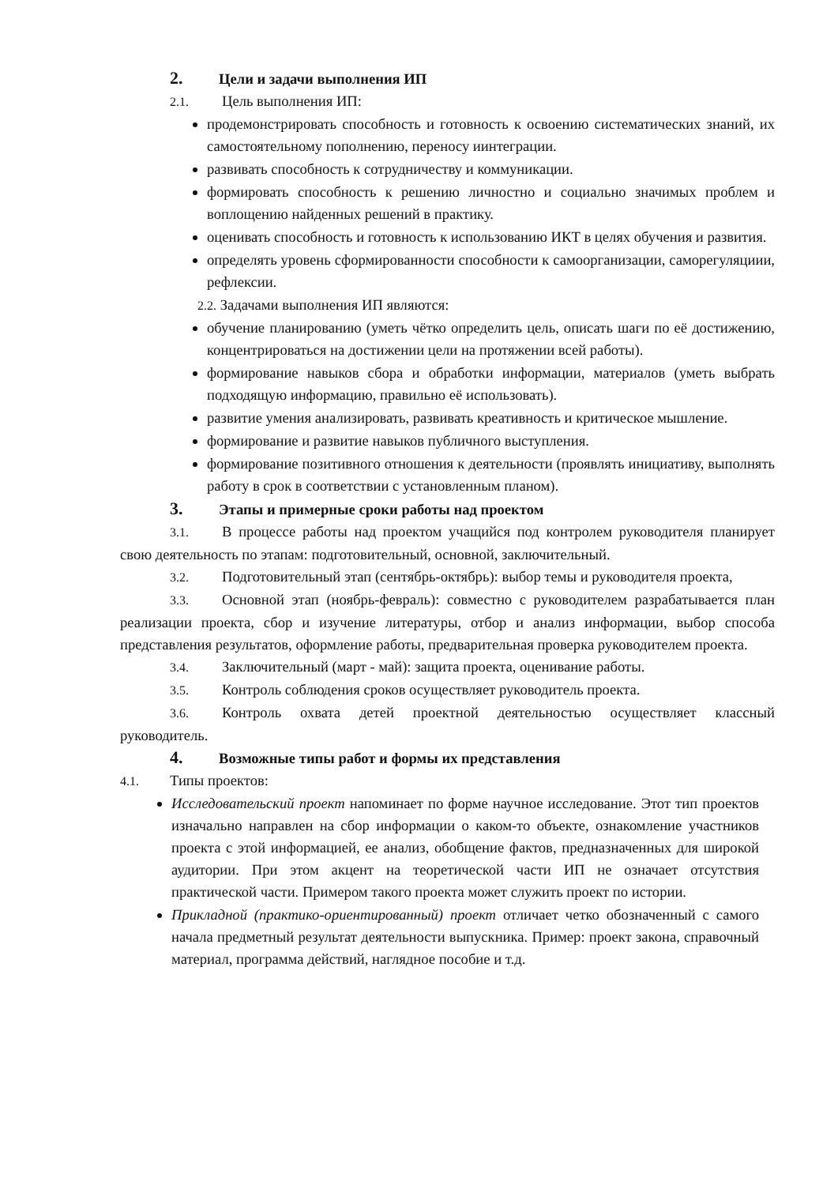2. Цели и задачи выполнения ИП
2.1. Цель выполнения ИП:
продемонстрировать способность и готовность к освоению систематических знаний, их самостоятельному пополнению, переносу иинтеграции.
развивать способность к сотрудничеству и коммуникации.
формировать способность к решению личностно и социально значимых проблем и воплощению найденных решений в практику.
оценивать способность и готовность к использованию ИКТ в целях обучения и развития.
определять уровень сформированности способности к самоорганизации, саморегуляциии, рефлексии.
2.2. Задачами выполнения ИП являются:
обучение планированию (уметь чётко определить цель, описать шаги по её достижению, концентрироваться на достижении цели на протяжении всей работы).
формирование навыков сбора и обработки информации, материалов (уметь выбрать подходящую информацию, правильно её использовать).
развитие умения анализировать, развивать креативность и критическое мышление.
формирование и развитие навыков публичного выступления.
формирование позитивного отношения к деятельности (проявлять инициативу, выполнять работу в срок в соответствии с установленным планом).
3. Этапы и примерные сроки работы над проектом
3.1. В процессе работы над проектом учащийся под контролем руководителя планирует свою деятельность по этапам: подготовительный, основной, заключительный.
3.2. Подготовительный этап (сентябрь-октябрь): выбор темы и руководителя проекта,
3.3. Основной этап (ноябрь-февраль): совместно с руководителем разрабатывается план реализации проекта, сбор и изучение литературы, отбор и анализ информации, выбор способа представления результатов, оформление работы, предварительная проверка руководителем проекта.
3.4. Заключительный (март - май): защита проекта, оценивание работы.
3.5. Контроль соблюдения сроков осуществляет руководитель проекта.
3.6. Контроль охвата детей проектной деятельностью осуществляет классный руководитель.
4. Возможные типы работ и формы их представления
4.1. Типы проектов:
Исследовательский проект напоминает по форме научное исследование. Этот тип проектов изначально направлен на сбор информации о каком-то объекте, ознакомление участников проекта с этой информацией, ее анализ, обобщение фактов, предназначенных для широкой аудитории. При этом акцент на теоретической части ИП не означает отсутствия практической части. Примером такого проекта может служить проект по истории.
Прикладной (практико-ориентированный) проект отличает четко обозначенный с самого начала предметный результат деятельности выпускника. Пример: проект закона, справочный материал, программа действий, наглядное пособие и т.д.